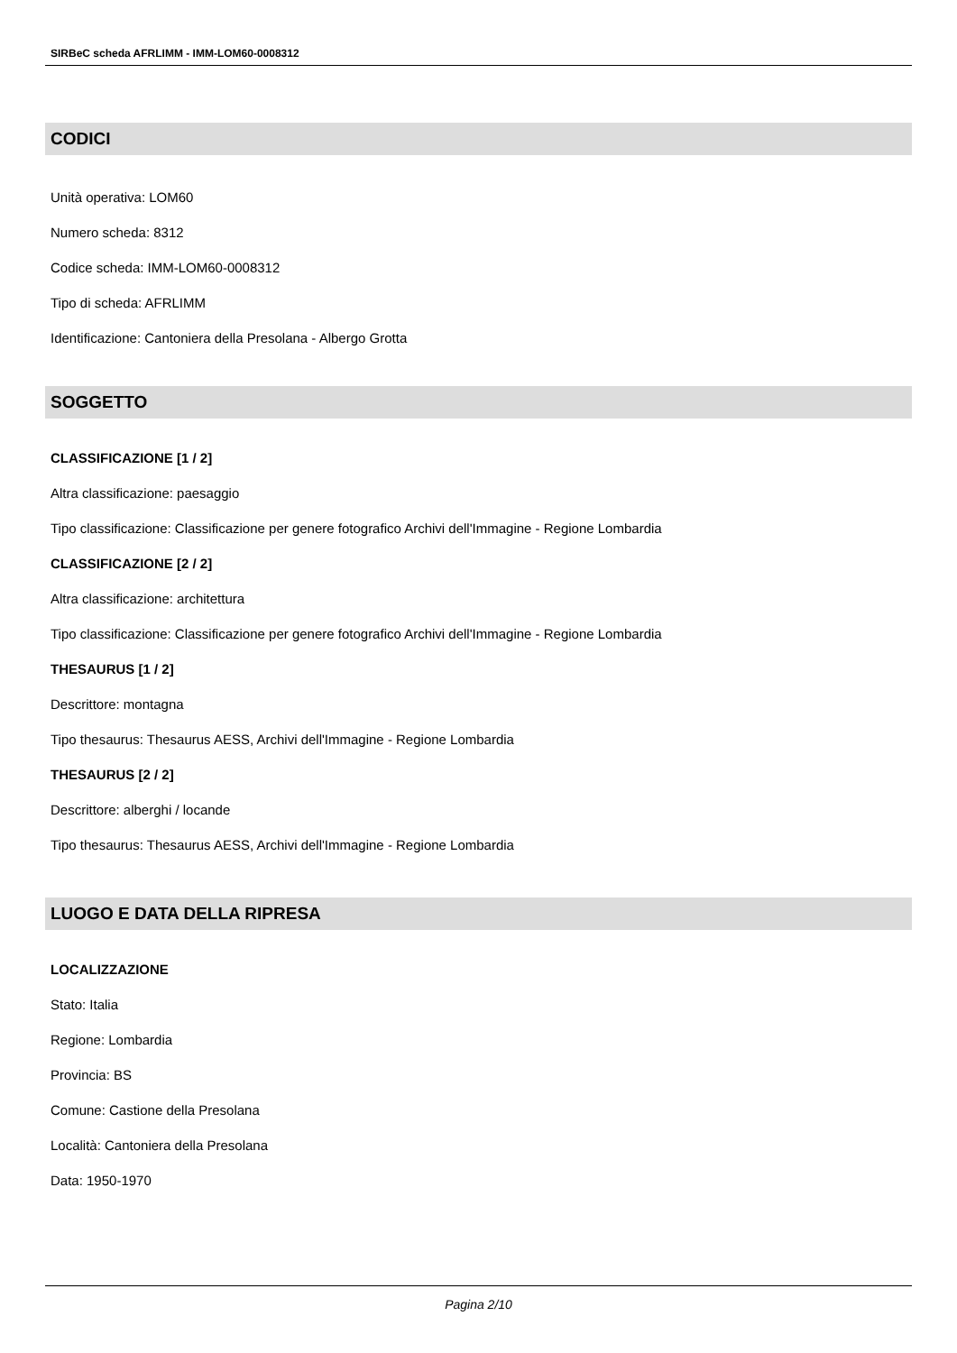SIRBeC scheda AFRLIMM - IMM-LOM60-0008312
CODICI
Unità operativa: LOM60
Numero scheda: 8312
Codice scheda: IMM-LOM60-0008312
Tipo di scheda: AFRLIMM
Identificazione: Cantoniera della Presolana - Albergo Grotta
SOGGETTO
CLASSIFICAZIONE [1 / 2]
Altra classificazione: paesaggio
Tipo classificazione: Classificazione per genere fotografico Archivi dell'Immagine - Regione Lombardia
CLASSIFICAZIONE [2 / 2]
Altra classificazione: architettura
Tipo classificazione: Classificazione per genere fotografico Archivi dell'Immagine - Regione Lombardia
THESAURUS [1 / 2]
Descrittore: montagna
Tipo thesaurus: Thesaurus AESS, Archivi dell'Immagine - Regione Lombardia
THESAURUS [2 / 2]
Descrittore: alberghi / locande
Tipo thesaurus: Thesaurus AESS, Archivi dell'Immagine - Regione Lombardia
LUOGO E DATA DELLA RIPRESA
LOCALIZZAZIONE
Stato: Italia
Regione: Lombardia
Provincia: BS
Comune: Castione della Presolana
Località: Cantoniera della Presolana
Data: 1950-1970
Pagina 2/10